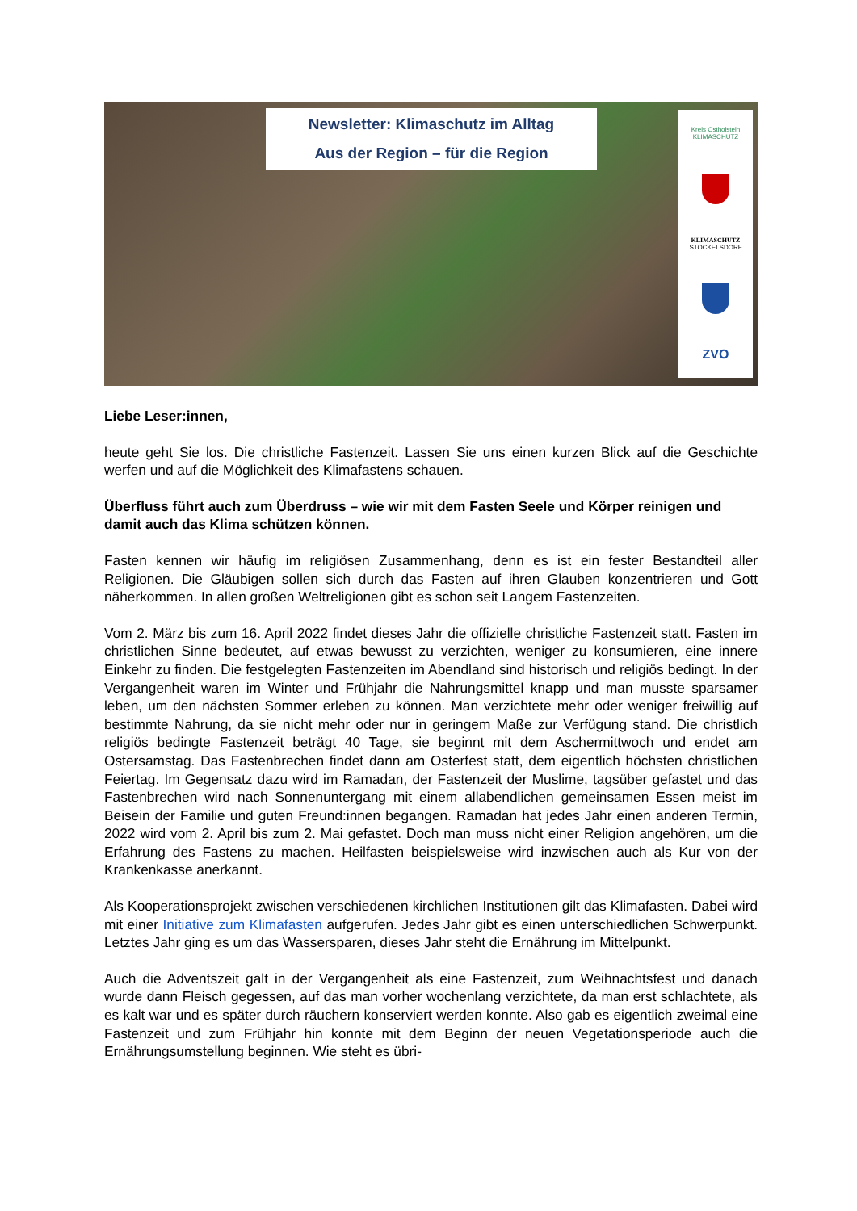Newsletter: Klimaschutz im Alltag
Aus der Region – für die Region
Kreis Ostholstein
KLIMASCHUTZ
KLIMASCHUTZ
STOCKELSDORF
ZVO
Liebe Leser:innen,
heute geht Sie los. Die christliche Fastenzeit. Lassen Sie uns einen kurzen Blick auf die Geschichte werfen und auf die Möglichkeit des Klimafastens schauen.
Überfluss führt auch zum Überdruss – wie wir mit dem Fasten Seele und Körper reinigen und damit auch das Klima schützen können.
Fasten kennen wir häufig im religiösen Zusammenhang, denn es ist ein fester Bestandteil aller Religionen. Die Gläubigen sollen sich durch das Fasten auf ihren Glauben konzentrieren und Gott näherkommen. In allen großen Weltreligionen gibt es schon seit Langem Fastenzeiten.
Vom 2. März bis zum 16. April 2022 findet dieses Jahr die offizielle christliche Fastenzeit statt. Fasten im christlichen Sinne bedeutet, auf etwas bewusst zu verzichten, weniger zu konsumieren, eine innere Einkehr zu finden. Die festgelegten Fastenzeiten im Abendland sind historisch und religiös bedingt. In der Vergangenheit waren im Winter und Frühjahr die Nahrungsmittel knapp und man musste sparsamer leben, um den nächsten Sommer erleben zu können. Man verzichtete mehr oder weniger freiwillig auf bestimmte Nahrung, da sie nicht mehr oder nur in geringem Maße zur Verfügung stand. Die christlich religiös bedingte Fastenzeit beträgt 40 Tage, sie beginnt mit dem Aschermittwoch und endet am Ostersamstag. Das Fastenbrechen findet dann am Osterfest statt, dem eigentlich höchsten christlichen Feiertag. Im Gegensatz dazu wird im Ramadan, der Fastenzeit der Muslime, tagsüber gefastet und das Fastenbrechen wird nach Sonnenuntergang mit einem allabendlichen gemeinsamen Essen meist im Beisein der Familie und guten Freund:innen begangen. Ramadan hat jedes Jahr einen anderen Termin, 2022 wird vom 2. April bis zum 2. Mai gefastet. Doch man muss nicht einer Religion angehören, um die Erfahrung des Fastens zu machen. Heilfasten beispielsweise wird inzwischen auch als Kur von der Krankenkasse anerkannt.
Als Kooperationsprojekt zwischen verschiedenen kirchlichen Institutionen gilt das Klimafasten. Dabei wird mit einer Initiative zum Klimafasten aufgerufen. Jedes Jahr gibt es einen unterschiedlichen Schwerpunkt. Letztes Jahr ging es um das Wassersparen, dieses Jahr steht die Ernährung im Mittelpunkt.
Auch die Adventszeit galt in der Vergangenheit als eine Fastenzeit, zum Weihnachtsfest und danach wurde dann Fleisch gegessen, auf das man vorher wochenlang verzichtete, da man erst schlachtete, als es kalt war und es später durch räuchern konserviert werden konnte. Also gab es eigentlich zweimal eine Fastenzeit und zum Frühjahr hin konnte mit dem Beginn der neuen Vegetationsperiode auch die Ernährungsumstellung beginnen. Wie steht es übri-